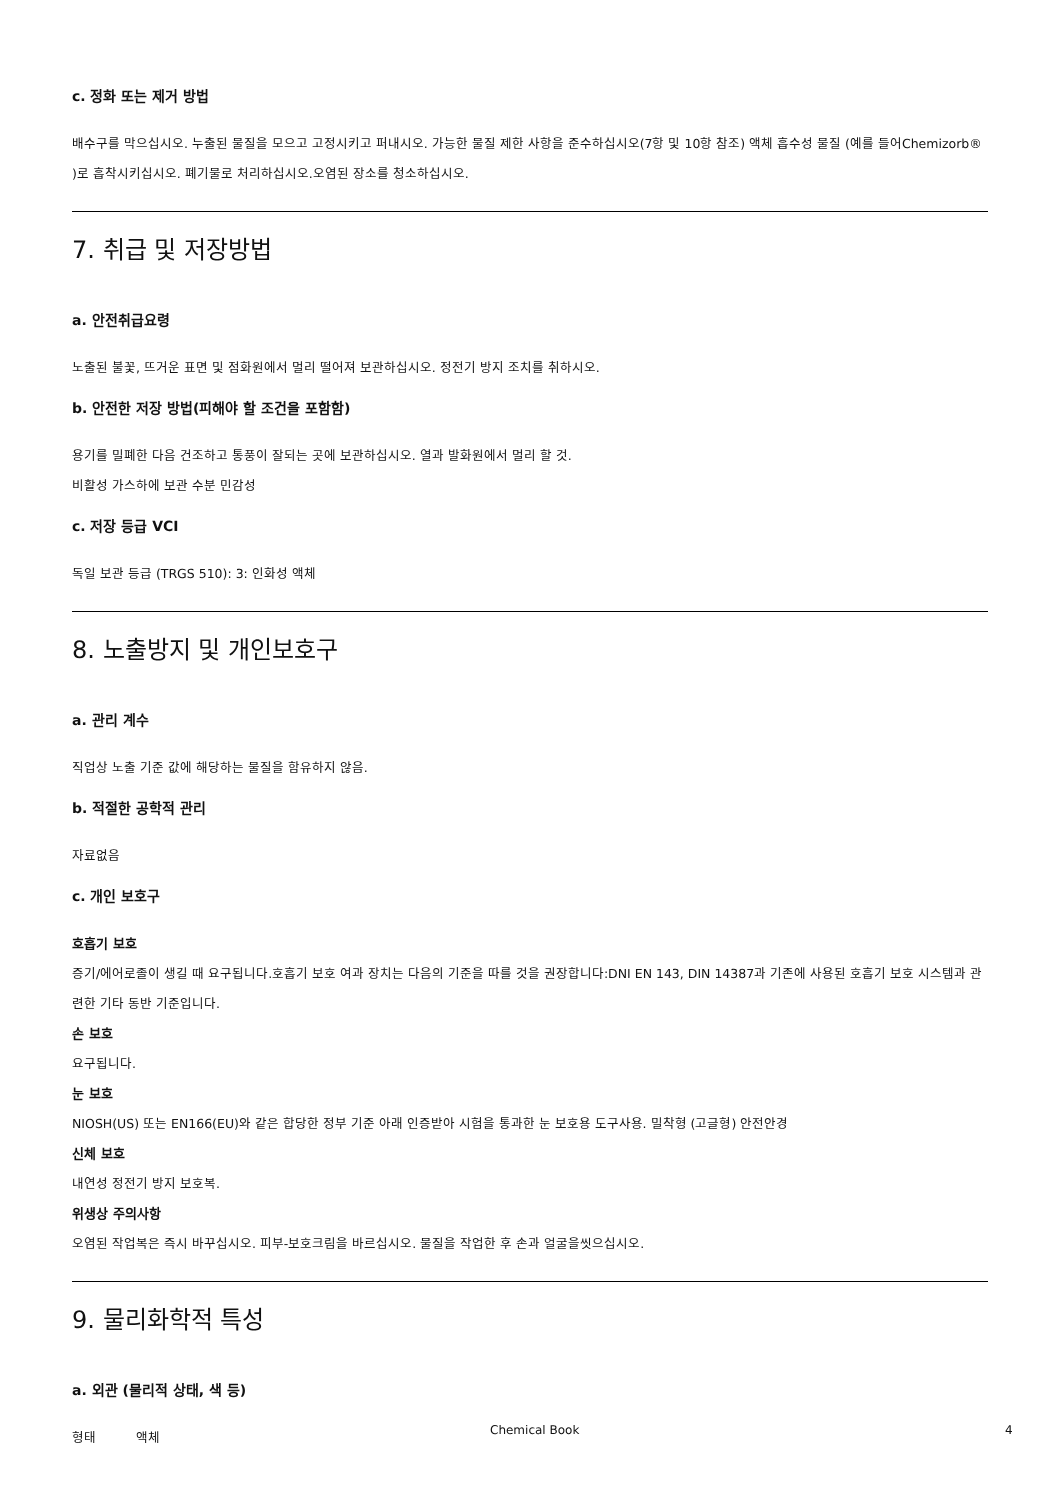c. 정화 또는 제거 방법
배수구를 막으십시오. 누출된 물질을 모으고 고정시키고 퍼내시오. 가능한 물질 제한 사항을 준수하십시오(7항 및 10항 참조) 액체 흡수성 물질 (예를 들어Chemizorb® )로 흡착시키십시오. 폐기물로 처리하십시오.오염된 장소를 청소하십시오.
7. 취급 및 저장방법
a. 안전취급요령
노출된 불꽃, 뜨거운 표면 및 점화원에서 멀리 떨어져 보관하십시오. 정전기 방지 조치를 취하시오.
b. 안전한 저장 방법(피해야 할 조건을 포함함)
용기를 밀폐한 다음 건조하고 통풍이 잘되는 곳에 보관하십시오. 열과 발화원에서 멀리 할 것.
비활성 가스하에 보관 수분 민감성
c. 저장 등급 VCI
독일 보관 등급 (TRGS 510): 3: 인화성 액체
8. 노출방지 및 개인보호구
a. 관리 계수
직업상 노출 기준 값에 해당하는 물질을 함유하지 않음.
b. 적절한 공학적 관리
자료없음
c. 개인 보호구
호흡기 보호
증기/에어로졸이 생길 때 요구됩니다.호흡기 보호 여과 장치는 다음의 기준을 따를 것을 권장합니다:DNI EN 143, DIN 14387과 기존에 사용된 호흡기 보호 시스템과 관련한 기타 동반 기준입니다.
손 보호
요구됩니다.
눈 보호
NIOSH(US) 또는 EN166(EU)와 같은 합당한 정부 기준 아래 인증받아 시험을 통과한 눈 보호용 도구사용. 밀착형 (고글형) 안전안경
신체 보호
내연성 정전기 방지 보호복.
위생상 주의사항
오염된 작업복은 즉시 바꾸십시오. 피부-보호크림을 바르십시오. 물질을 작업한 후 손과 얼굴을씻으십시오.
9. 물리화학적 특성
a. 외관 (물리적 상태, 색 등)
형태 액체
Chemical Book 4